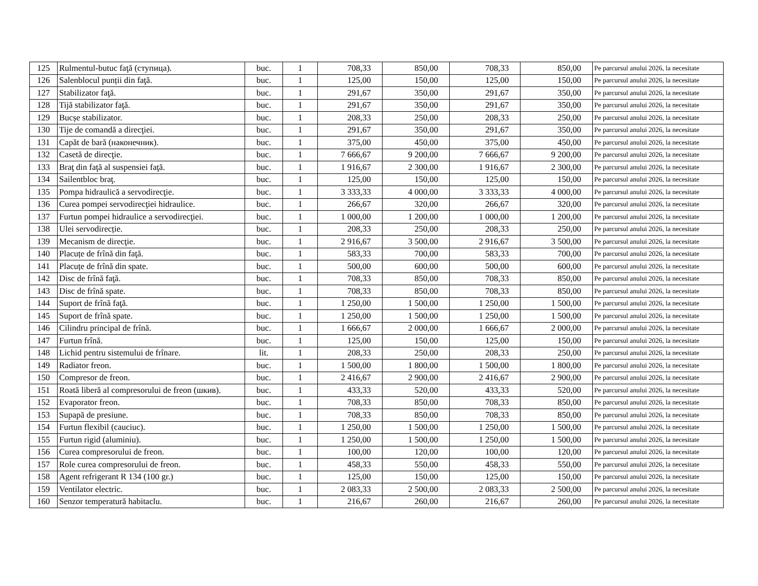| 125 | Rulmentul-butuc faţă (ступица). | buc. | 1 | 708,33 | 850,00 | 708,33 | 850,00 | Pe parcursul anului 2026, la necesitate |
| 126 | Salenblocul punții din faţă. | buc. | 1 | 125,00 | 150,00 | 125,00 | 150,00 | Pe parcursul anului 2026, la necesitate |
| 127 | Stabilizator faţă. | buc. | 1 | 291,67 | 350,00 | 291,67 | 350,00 | Pe parcursul anului 2026, la necesitate |
| 128 | Tijă stabilizator faţă. | buc. | 1 | 291,67 | 350,00 | 291,67 | 350,00 | Pe parcursul anului 2026, la necesitate |
| 129 | Bucșe stabilizator. | buc. | 1 | 208,33 | 250,00 | 208,33 | 250,00 | Pe parcursul anului 2026, la necesitate |
| 130 | Tije de comandă a direcţiei. | buc. | 1 | 291,67 | 350,00 | 291,67 | 350,00 | Pe parcursul anului 2026, la necesitate |
| 131 | Capăt de bară (наконечник). | buc. | 1 | 375,00 | 450,00 | 375,00 | 450,00 | Pe parcursul anului 2026, la necesitate |
| 132 | Casetă de direcţie. | buc. | 1 | 7 666,67 | 9 200,00 | 7 666,67 | 9 200,00 | Pe parcursul anului 2026, la necesitate |
| 133 | Braţ din faţă al suspensiei faţă. | buc. | 1 | 1 916,67 | 2 300,00 | 1 916,67 | 2 300,00 | Pe parcursul anului 2026, la necesitate |
| 134 | Sailentbloc braţ. | buc. | 1 | 125,00 | 150,00 | 125,00 | 150,00 | Pe parcursul anului 2026, la necesitate |
| 135 | Pompa hidraulică a servodirecţie. | buc. | 1 | 3 333,33 | 4 000,00 | 3 333,33 | 4 000,00 | Pe parcursul anului 2026, la necesitate |
| 136 | Curea pompei servodirecţiei hidraulice. | buc. | 1 | 266,67 | 320,00 | 266,67 | 320,00 | Pe parcursul anului 2026, la necesitate |
| 137 | Furtun pompei hidraulice a servodirecţiei. | buc. | 1 | 1 000,00 | 1 200,00 | 1 000,00 | 1 200,00 | Pe parcursul anului 2026, la necesitate |
| 138 | Ulei servodirecție. | buc. | 1 | 208,33 | 250,00 | 208,33 | 250,00 | Pe parcursul anului 2026, la necesitate |
| 139 | Mecanism de direcţie. | buc. | 1 | 2 916,67 | 3 500,00 | 2 916,67 | 3 500,00 | Pe parcursul anului 2026, la necesitate |
| 140 | Placuțe de frînă din faţă. | buc. | 1 | 583,33 | 700,00 | 583,33 | 700,00 | Pe parcursul anului 2026, la necesitate |
| 141 | Placuțe de frînă din spate. | buc. | 1 | 500,00 | 600,00 | 500,00 | 600,00 | Pe parcursul anului 2026, la necesitate |
| 142 | Disc de frînă faţă. | buc. | 1 | 708,33 | 850,00 | 708,33 | 850,00 | Pe parcursul anului 2026, la necesitate |
| 143 | Disc de frînă spate. | buc. | 1 | 708,33 | 850,00 | 708,33 | 850,00 | Pe parcursul anului 2026, la necesitate |
| 144 | Suport de frînă faţă. | buc. | 1 | 1 250,00 | 1 500,00 | 1 250,00 | 1 500,00 | Pe parcursul anului 2026, la necesitate |
| 145 | Suport de frînă spate. | buc. | 1 | 1 250,00 | 1 500,00 | 1 250,00 | 1 500,00 | Pe parcursul anului 2026, la necesitate |
| 146 | Cilindru principal de frînă. | buc. | 1 | 1 666,67 | 2 000,00 | 1 666,67 | 2 000,00 | Pe parcursul anului 2026, la necesitate |
| 147 | Furtun frînă. | buc. | 1 | 125,00 | 150,00 | 125,00 | 150,00 | Pe parcursul anului 2026, la necesitate |
| 148 | Lichid pentru sistemului de frînare. | lit. | 1 | 208,33 | 250,00 | 208,33 | 250,00 | Pe parcursul anului 2026, la necesitate |
| 149 | Radiator freon. | buc. | 1 | 1 500,00 | 1 800,00 | 1 500,00 | 1 800,00 | Pe parcursul anului 2026, la necesitate |
| 150 | Compresor de freon. | buc. | 1 | 2 416,67 | 2 900,00 | 2 416,67 | 2 900,00 | Pe parcursul anului 2026, la necesitate |
| 151 | Roată liberă al compresorului de freon (шкив). | buc. | 1 | 433,33 | 520,00 | 433,33 | 520,00 | Pe parcursul anului 2026, la necesitate |
| 152 | Evaporator freon. | buc. | 1 | 708,33 | 850,00 | 708,33 | 850,00 | Pe parcursul anului 2026, la necesitate |
| 153 | Supapă de presiune. | buc. | 1 | 708,33 | 850,00 | 708,33 | 850,00 | Pe parcursul anului 2026, la necesitate |
| 154 | Furtun flexibil (cauciuc). | buc. | 1 | 1 250,00 | 1 500,00 | 1 250,00 | 1 500,00 | Pe parcursul anului 2026, la necesitate |
| 155 | Furtun rigid (aluminiu). | buc. | 1 | 1 250,00 | 1 500,00 | 1 250,00 | 1 500,00 | Pe parcursul anului 2026, la necesitate |
| 156 | Curea compresorului de freon. | buc. | 1 | 100,00 | 120,00 | 100,00 | 120,00 | Pe parcursul anului 2026, la necesitate |
| 157 | Role curea compresorului de freon. | buc. | 1 | 458,33 | 550,00 | 458,33 | 550,00 | Pe parcursul anului 2026, la necesitate |
| 158 | Agent refrigerant R 134 (100 gr.) | buc. | 1 | 125,00 | 150,00 | 125,00 | 150,00 | Pe parcursul anului 2026, la necesitate |
| 159 | Ventilator electric. | buc. | 1 | 2 083,33 | 2 500,00 | 2 083,33 | 2 500,00 | Pe parcursul anului 2026, la necesitate |
| 160 | Senzor temperatură habitaclu. | buc. | 1 | 216,67 | 260,00 | 216,67 | 260,00 | Pe parcursul anului 2026, la necesitate |